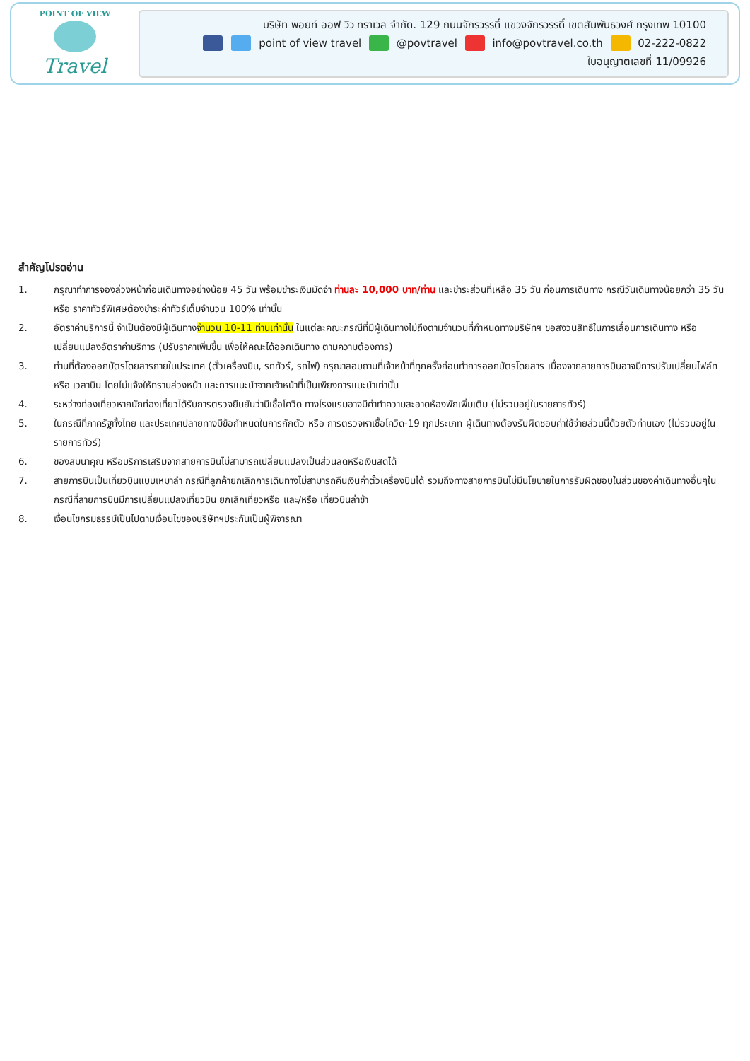POINT OF VIEW
Travel
บริษัท พอยท์ ออฟ วิว ทราเวล จำกัด. 129 ถนนจักรวรรดิ์ แขวงจักรวรรดิ์ เขตสัมพันธวงศ์ กรุงเทพ 10100
point of view travel @povtravel info@povtravel.co.th 02-222-0822
ใบอนุญาตเลขที่ 11/09926
สำคัญโปรดอ่าน
1. กรุณาทำการจองล่วงหน้าก่อนเดินทางอย่างน้อย 45 วัน พร้อมชำระเงินมัดจำ ท่านละ 10,000 บาท/ท่าน และชำระส่วนที่เหลือ 35 วัน ก่อนการเดินทาง กรณีวันเดินทางน้อยกว่า 35 วัน หรือ ราคาทัวร์พิเศษต้องชำระค่าทัวร์เต็มจำนวน 100% เท่านั้น
2. อัตราค่าบริการนี้ จำเป็นต้องมีผู้เดินทางจำนวน 10-11 ท่านเท่านั้น ในแต่ละคณะกรณีที่มีผู้เดินทางไม่ถึงตามจำนวนที่กำหนดทางบริษัทฯ ขอสงวนสิทธิ์ในการเลื่อนการเดินทาง หรือเปลี่ยนแปลงอัตราค่าบริการ (ปรับราคาเพิ่มขึ้น เพื่อให้คณะได้ออกเดินทาง ตามความต้องการ)
3. ท่านที่ต้องออกบัตรโดยสารภายในประเทศ (ตั๋วเครื่องบิน, รถทัวร์, รถไฟ) กรุณาสอบถามที่เจ้าหน้าที่ทุกครั้งก่อนทำการออกบัตรโดยสาร เนื่องจากสายการบินอาจมีการปรับเปลี่ยนไฟล์ท หรือ เวลาบิน โดยไม่แจ้งให้ทราบล่วงหน้า และการแนะนำจากเจ้าหน้าที่เป็นเพียงการแนะนำเท่านั้น
4. ระหว่างท่องเที่ยวหากนักท่องเที่ยวได้รับการตรวจยืนยันว่ามีเชื้อโควิด ทางโรงแรมอาจมีค่าทำความสะอาดห้องพักเพิ่มเติม (ไม่รวมอยู่ในรายการทัวร์)
5. ในกรณีที่ภาครัฐทั้งไทย และประเทศปลายทางมีข้อกำหนดในการกักตัว หรือ การตรวจหาเชื้อโควิด-19 ทุกประเภท ผู้เดินทางต้องรับผิดชอบค่าใช้จ่ายส่วนนี้ด้วยตัวท่านเอง (ไม่รวมอยู่ในรายการทัวร์)
6. ของสมนาคุณ หรือบริการเสริมจากสายการบินไม่สามารถเปลี่ยนแปลงเป็นส่วนลดหรือเงินสดได้
7. สายการบินเป็นเที่ยวบินแบบเหมาลำ กรณีที่ลูกค้ายกเลิกการเดินทางไม่สามารถคืนเงินค่าตั๋วเครื่องบินได้ รวมถึงทางสายการบินไม่มีนโยบายในการรับผิดชอบในส่วนของค่าเดินทางอื่นๆในกรณีที่สายการบินมีการเปลี่ยนแปลงเที่ยวบิน ยกเลิกเที่ยวหรือ และ/หรือ เที่ยวบินล่าช้า
8. เงื่อนไขกรมธรรม์เป็นไปตามเงื่อนไขของบริษัทฯประกันเป็นผู้พิจารณา